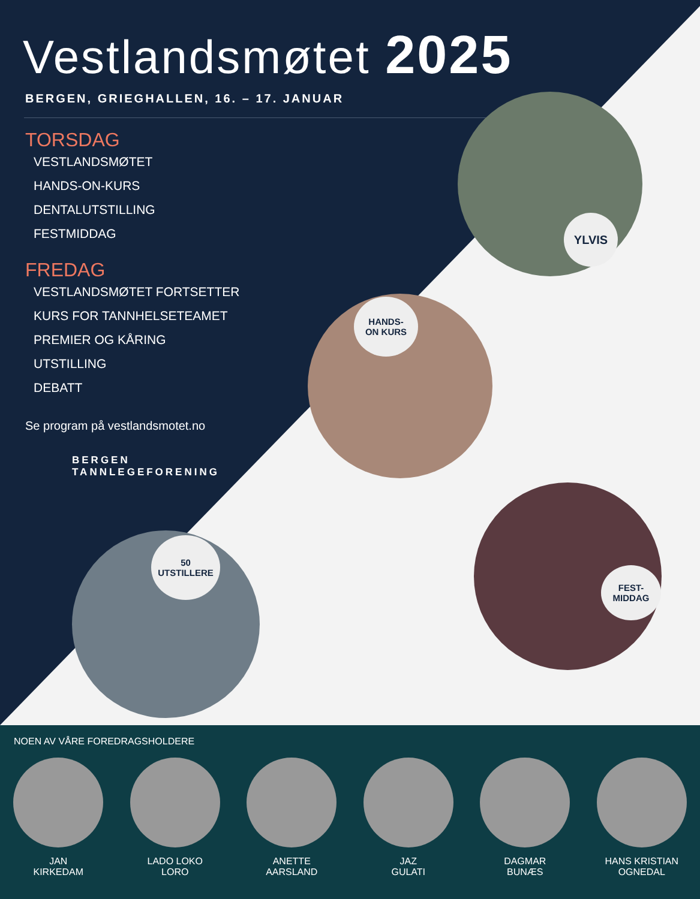Vestlandsmøtet 2025
BERGEN, GRIEGHALLEN, 16. – 17. JANUAR
TORSDAG
VESTLANDSMØTET
HANDS-ON-KURS
DENTALUTSTILLING
FESTMIDDAG
FREDAG
VESTLANDSMØTET FORTSETTER
KURS FOR TANNHELSETEAMET
PREMIER OG KÅRING
UTSTILLING
DEBATT
Se program på vestlandsmotet.no
BERGEN
TANNLEGEFORENING
YLVIS
HANDS-
ON KURS
50
UTSTILLERE
FEST-
MIDDAG
NOEN AV VÅRE FOREDRAGSHOLDERE
JAN
KIRKEDAM
LADO LOKO
LORO
ANETTE
AARSLAND
JAZ
GULATI
DAGMAR
BUNÆS
HANS KRISTIAN
OGNEDAL